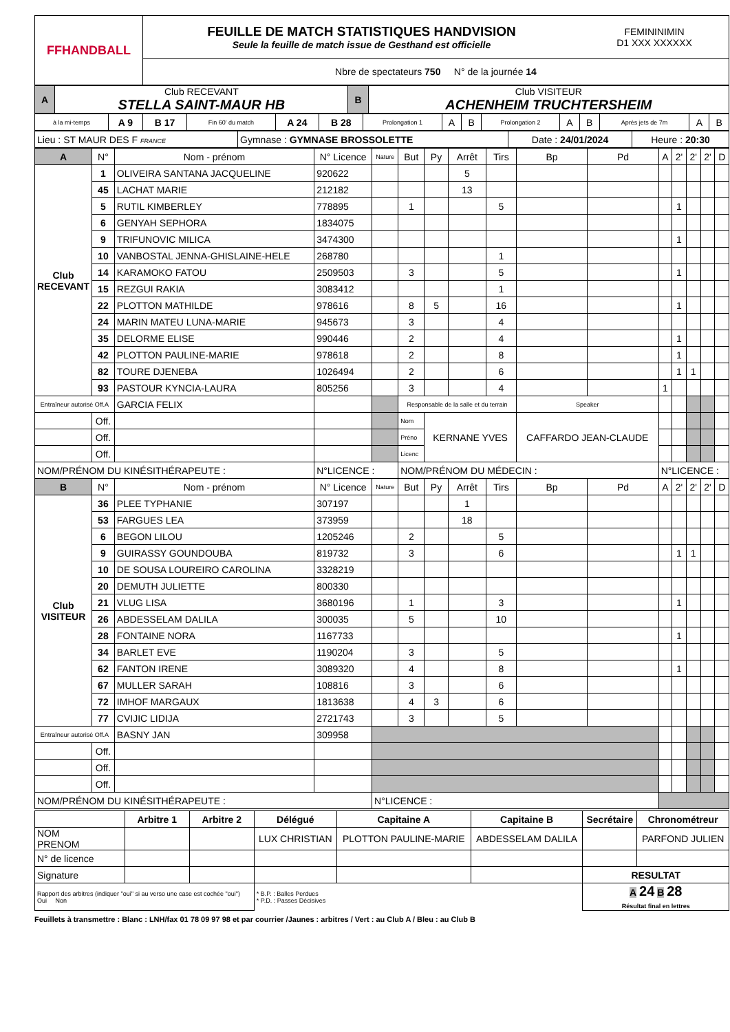| FFHANDBALL | FEUILLE DE MATCH STATISTIQUES HANDVISION Seule la feuille de match issue de Gesthand est officielle | FEMININIMIN D1 XXX XXXXXX |
| | Nbre de spectateurs 750 N° de la journée 14 | |
| A | Club RECEVANT STELLA SAINT-MAUR HB | B | Club VISITEUR ACHENHEIM TRUCHTERSHEIM |
| à la mi-temps | A 9 | B 17 | Fin 60' du match | A 24 | B 28 | Prolongation 1 | A | B | Prolongation 2 | A | B | Après jets de 7m | A | B |
| Lieu : ST MAUR DES F FRANCE | Gymnase : GYMNASE BROSSOLETTE | Date : 24/01/2024 | Heure : 20:30 |
| A | N° | Nom - prénom | N° Licence | Nature | But | Py | Arrêt | Tirs | Bp | Pd | A | 2' | 2' | 2' | D |
| --- | --- | --- | --- | --- | --- | --- | --- | --- | --- | --- | --- | --- | --- | --- | --- |
| Club RECEVANT | 1 | OLIVEIRA SANTANA JACQUELINE | 920622 | | | | 5 | | | | | | | | |
| | 45 | LACHAT MARIE | 212182 | | | | 13 | | | | | | | | |
| | 5 | RUTIL KIMBERLEY | 778895 | | 1 | | | 5 | | | | 1 | | | |
| | 6 | GENYAH SEPHORA | 1834075 | | | | | | | | | | | | |
| | 9 | TRIFUNOVIC MILICA | 3474300 | | | | | | | | | 1 | | | |
| | 10 | VANBOSTAL JENNA-GHISLAINE-HELE | 268780 | | | | | 1 | | | | | | | |
| | 14 | KARAMOKO FATOU | 2509503 | | 3 | | | 5 | | | | 1 | | | |
| | 15 | REZGUI RAKIA | 3083412 | | | | | 1 | | | | | | | |
| | 22 | PLOTTON MATHILDE | 978616 | | 8 | 5 | | 16 | | | | 1 | | | |
| | 24 | MARIN MATEU LUNA-MARIE | 945673 | | 3 | | | 4 | | | | | | | |
| | 35 | DELORME ELISE | 990446 | | 2 | | | 4 | | | | 1 | | | |
| | 42 | PLOTTON PAULINE-MARIE | 978618 | | 2 | | | 8 | | | | 1 | | | |
| | 82 | TOURE DJENEBA | 1026494 | | 2 | | | 6 | | | | 1 | 1 | | |
| | 93 | PASTOUR KYNCIA-LAURA | 805256 | | 3 | | | 4 | | | 1 | | | | |
| Entraîneur autorisé Off.A | | GARCIA FELIX | | | Responsable de la salle et du terrain | | | | Speaker | | | | | | |
| | Off. | | | | Nom | KERNANE YVES | | | CAFFARDO JEAN-CLAUDE | | | | | | |
| | Off. | | | | Préno | | | | | | | | | | |
| | Off. | | | | Licenc | | | | | | | | | | |
| NOM/PRÉNOM DU KINÉSITHÉRAPEUTE : | | | N°LICENCE : | | NOM/PRÉNOM DU MÉDECIN : | | | | | | N°LICENCE : | | | | |
| B | N° | Nom - prénom | N° Licence | Nature | But | Py | Arrêt | Tirs | Bp | Pd | A | 2' | 2' | 2' | D |
| Club VISITEUR | 36 | PLEE TYPHANIE | 307197 | | | | 1 | | | | | | | | |
| | 53 | FARGUES LEA | 373959 | | | | 18 | | | | | | | | |
| | 6 | BEGON LILOU | 1205246 | | 2 | | | 5 | | | | | | | |
| | 9 | GUIRASSY GOUNDOUBA | 819732 | | 3 | | | 6 | | | | 1 | 1 | | |
| | 10 | DE SOUSA LOUREIRO CAROLINA | 3328219 | | | | | | | | | | | | |
| | 20 | DEMUTH JULIETTE | 800330 | | | | | | | | | | | | |
| | 21 | VLUG LISA | 3680196 | | 1 | | | 3 | | | | 1 | | | |
| | 26 | ABDESSELAM DALILA | 300035 | | 5 | | | 10 | | | | | | | |
| | 28 | FONTAINE NORA | 1167733 | | | | | | | | | 1 | | | |
| | 34 | BARLET EVE | 1190204 | | 3 | | | 5 | | | | | | | |
| | 62 | FANTON IRENE | 3089320 | | 4 | | | 8 | | | | 1 | | | |
| | 67 | MULLER SARAH | 108816 | | 3 | | | 6 | | | | | | | |
| | 72 | IMHOF MARGAUX | 1813638 | | 4 | 3 | | 6 | | | | | | | |
| | 77 | CVIJIC LIDIJA | 2721743 | | 3 | | | 5 | | | | | | | |
| Entraîneur autorisé Off.A | | BASNY JAN | 309958 | | | | | | | | | | | | |
| | Off. | | | | | | | | | | | | | | |
| | Off. | | | | | | | | | | | | | | |
| | Off. | | | | | | | | | | | | | | |
| NOM/PRÉNOM DU KINÉSITHÉRAPEUTE : | | | | N°LICENCE : | | | | | | | | | | | |
| | Arbitre 1 | Arbitre 2 | Délégué | Capitaine A | Capitaine B | Secrétaire | Chronométreur |
| NOM PRENOM | | | LUX CHRISTIAN | PLOTTON PAULINE-MARIE | ABDESSELAM DALILA | | PARFOND JULIEN |
| N° de licence | | | | | | | |
| Signature | | | | | | RESULTAT | |
| Rapport des arbitres (indiquer "oui" si au verso une case est cochée "oui") Oui Non | | | * B.P. : Balles Perdues * P.D. : Passes Décisives | | | A 24 B 28 Résultat final en lettres | |
Feuillets à transmettre : Blanc : LNH/fax 01 78 09 97 98 et par courrier /Jaunes : arbitres / Vert : au Club A / Bleu : au Club B